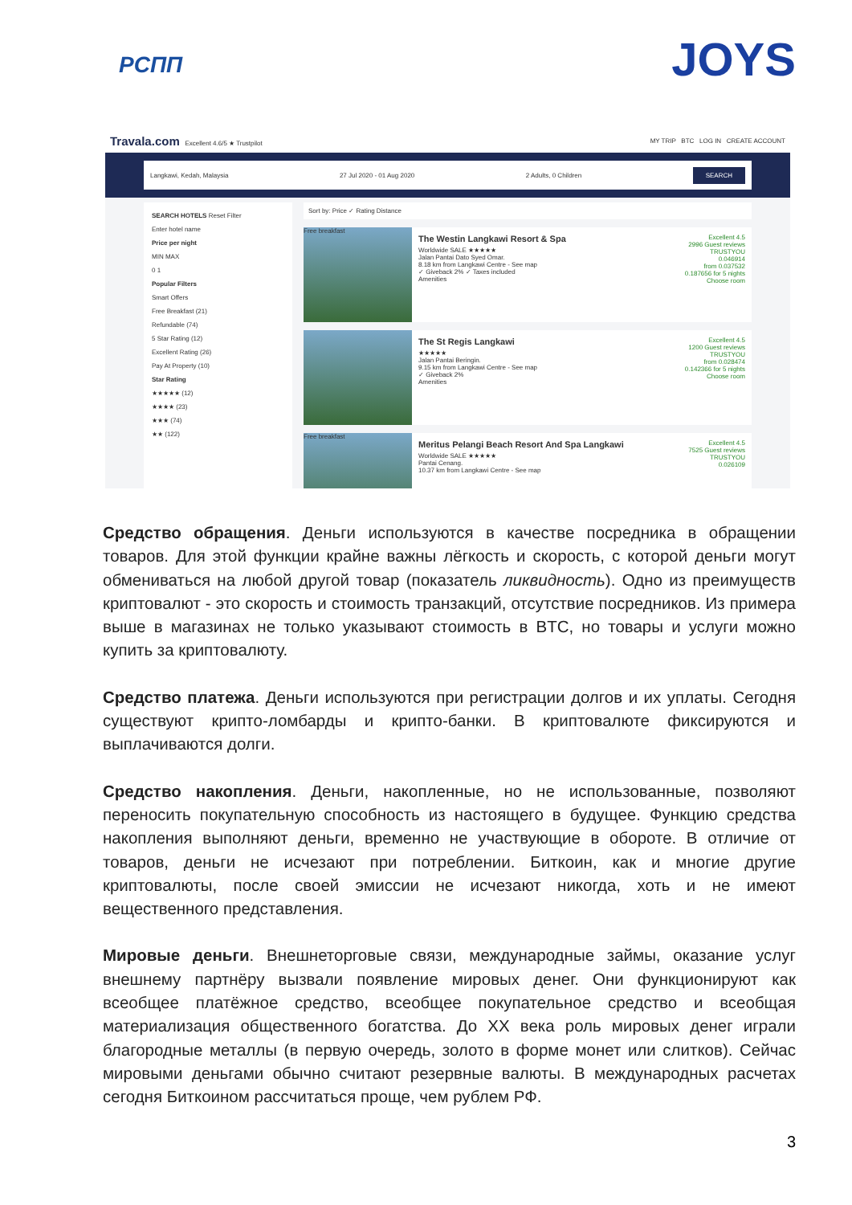РСПП
JOYS
Travala.com Excellent 4.6/5 ★ Trustpilot MY TRIP BTC LOG IN CREATE ACCOUNT
Langkawi, Kedah, Malaysia 27 Jul 2020 - 01 Aug 2020 2 Adults, 0 Children SEARCH
SEARCH HOTELS Reset Filter
Enter hotel name
Price per night
MIN MAX
0 1
Popular Filters
Smart Offers
Free Breakfast (21)
Refundable (74)
5 Star Rating (12)
Excellent Rating (26)
Pay At Property (10)
Star Rating
★★★★★ (12)
★★★★ (23)
★★★ (74)
★★ (122)
Sort by: Price ✓ Rating Distance
Free breakfast
The Westin Langkawi Resort & Spa
Worldwide SALE ★★★★★
Jalan Pantai Dato Syed Omar.
8.18 km from Langkawi Centre - See map
✓ Giveback 2% ✓ Taxes included
Amenities
Excellent 4.5
2996 Guest reviews
TRUSTYOU
0.046914
from 0.037532
0.187656 for 5 nights
Choose room
The St Regis Langkawi
★★★★★
Jalan Pantai Beringin.
9.15 km from Langkawi Centre - See map
✓ Giveback 2%
Amenities
Excellent 4.5
1200 Guest reviews
TRUSTYOU
from 0.028474
0.142366 for 5 nights
Choose room
Free breakfast
Meritus Pelangi Beach Resort And Spa Langkawi
Worldwide SALE ★★★★★
Pantai Cenang.
10.37 km from Langkawi Centre - See map
Excellent 4.5
7525 Guest reviews
TRUSTYOU
0.026109
Средство обращения. Деньги используются в качестве посредника в обращении товаров. Для этой функции крайне важны лёгкость и скорость, с которой деньги могут обмениваться на любой другой товар (показатель ликвидность). Одно из преимуществ криптовалют - это скорость и стоимость транзакций, отсутствие посредников. Из примера выше в магазинах не только указывают стоимость в BTC, но товары и услуги можно купить за криптовалюту.
Средство платежа. Деньги используются при регистрации долгов и их уплаты. Сегодня существуют крипто-ломбарды и крипто-банки. В криптовалюте фиксируются и выплачиваются долги.
Средство накопления. Деньги, накопленные, но не использованные, позволяют переносить покупательную способность из настоящего в будущее. Функцию средства накопления выполняют деньги, временно не участвующие в обороте. В отличие от товаров, деньги не исчезают при потреблении. Биткоин, как и многие другие криптовалюты, после своей эмиссии не исчезают никогда, хоть и не имеют вещественного представления.
Мировые деньги. Внешнеторговые связи, международные займы, оказание услуг внешнему партнёру вызвали появление мировых денег. Они функционируют как всеобщее платёжное средство, всеобщее покупательное средство и всеобщая материализация общественного богатства. До XX века роль мировых денег играли благородные металлы (в первую очередь, золото в форме монет или слитков). Сейчас мировыми деньгами обычно считают резервные валюты. В международных расчетах сегодня Биткоином рассчитаться проще, чем рублем РФ.
3